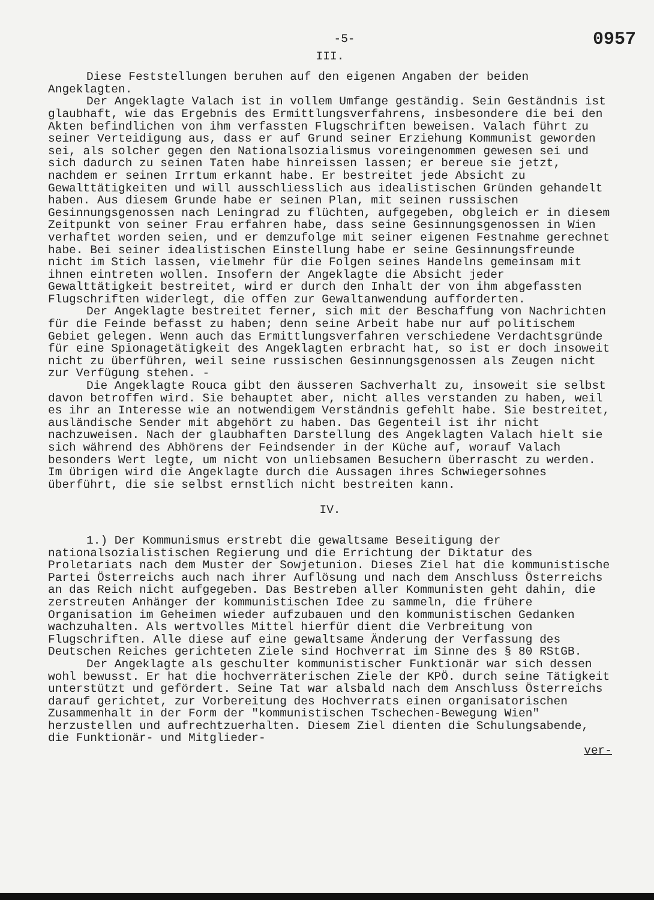-5- 0957
III.
Diese Feststellungen beruhen auf den eigenen Angaben der beiden Angeklagten.
Der Angeklagte Valach ist in vollem Umfange geständig. Sein Geständnis ist glaubhaft, wie das Ergebnis des Ermittlungsverfahrens, insbesondere die bei den Akten befindlichen von ihm verfassten Flugschriften beweisen. Valach führt zu seiner Verteidigung aus, dass er auf Grund seiner Erziehung Kommunist geworden sei, als solcher gegen den Nationalsozialismus voreingenommen gewesen sei und sich dadurch zu seinen Taten habe hinreissen lassen; er bereue sie jetzt, nachdem er seinen Irrtum erkannt habe. Er bestreitet jede Absicht zu Gewalttätigkeiten und will ausschliesslich aus idealistischen Gründen gehandelt haben. Aus diesem Grunde habe er seinen Plan, mit seinen russischen Gesinnungsgenossen nach Leningrad zu flüchten, aufgegeben, obgleich er in diesem Zeitpunkt von seiner Frau erfahren habe, dass seine Gesinnungsgenossen in Wien verhaftet worden seien, und er demzufolge mit seiner eigenen Festnahme gerechnet habe. Bei seiner idealistischen Einstellung habe er seine Gesinnungsfreunde nicht im Stich lassen, vielmehr für die Folgen seines Handelns gemeinsam mit ihnen eintreten wollen. Insofern der Angeklagte die Absicht jeder Gewalttätigkeit bestreitet, wird er durch den Inhalt der von ihm abgefassten Flugschriften widerlegt, die offen zur Gewaltanwendung aufforderten.
Der Angeklagte bestreitet ferner, sich mit der Beschaffung von Nachrichten für die Feinde befasst zu haben; denn seine Arbeit habe nur auf politischem Gebiet gelegen. Wenn auch das Ermittlungsverfahren verschiedene Verdachtsgründe für eine Spionagetätigkeit des Angeklagten erbracht hat, so ist er doch insoweit nicht zu überführen, weil seine russischen Gesinnungsgenossen als Zeugen nicht zur Verfügung stehen. -
Die Angeklagte Rouca gibt den äusseren Sachverhalt zu, insoweit sie selbst davon betroffen wird. Sie behauptet aber, nicht alles verstanden zu haben, weil es ihr an Interesse wie an notwendigem Verständnis gefehlt habe. Sie bestreitet, ausländische Sender mit abgehört zu haben. Das Gegenteil ist ihr nicht nachzuweisen. Nach der glaubhaften Darstellung des Angeklagten Valach hielt sie sich während des Abhörens der Feindsender in der Küche auf, worauf Valach besonders Wert legte, um nicht von unliebsamen Besuchern überrascht zu werden. Im übrigen wird die Angeklagte durch die Aussagen ihres Schwiegersohnes überführt, die sie selbst ernstlich nicht bestreiten kann.
IV.
1.) Der Kommunismus erstrebt die gewaltsame Beseitigung der nationalsozialistischen Regierung und die Errichtung der Diktatur des Proletariats nach dem Muster der Sowjetunion. Dieses Ziel hat die kommunistische Partei Österreichs auch nach ihrer Auflösung und nach dem Anschluss Österreichs an das Reich nicht aufgegeben. Das Bestreben aller Kommunisten geht dahin, die zerstreuten Anhänger der kommunistischen Idee zu sammeln, die frühere Organisation im Geheimen wieder aufzubauen und den kommunistischen Gedanken wachzuhalten. Als wertvolles Mittel hierfür dient die Verbreitung von Flugschriften. Alle diese auf eine gewaltsame Änderung der Verfassung des Deutschen Reiches gerichteten Ziele sind Hochverrat im Sinne des § 80 RStGB.
Der Angeklagte als geschulter kommunistischer Funktionär war sich dessen wohl bewusst. Er hat die hochverräterischen Ziele der KPÖ. durch seine Tätigkeit unterstützt und gefördert. Seine Tat war alsbald nach dem Anschluss Österreichs darauf gerichtet, zur Vorbereitung des Hochverrats einen organisatorischen Zusammenhalt in der Form der "kommunistischen Tschechen-Bewegung Wien" herzustellen und aufrechtzuerhalten. Diesem Ziel dienten die Schulungsabende, die Funktionär- und Mitglieder-
ver-